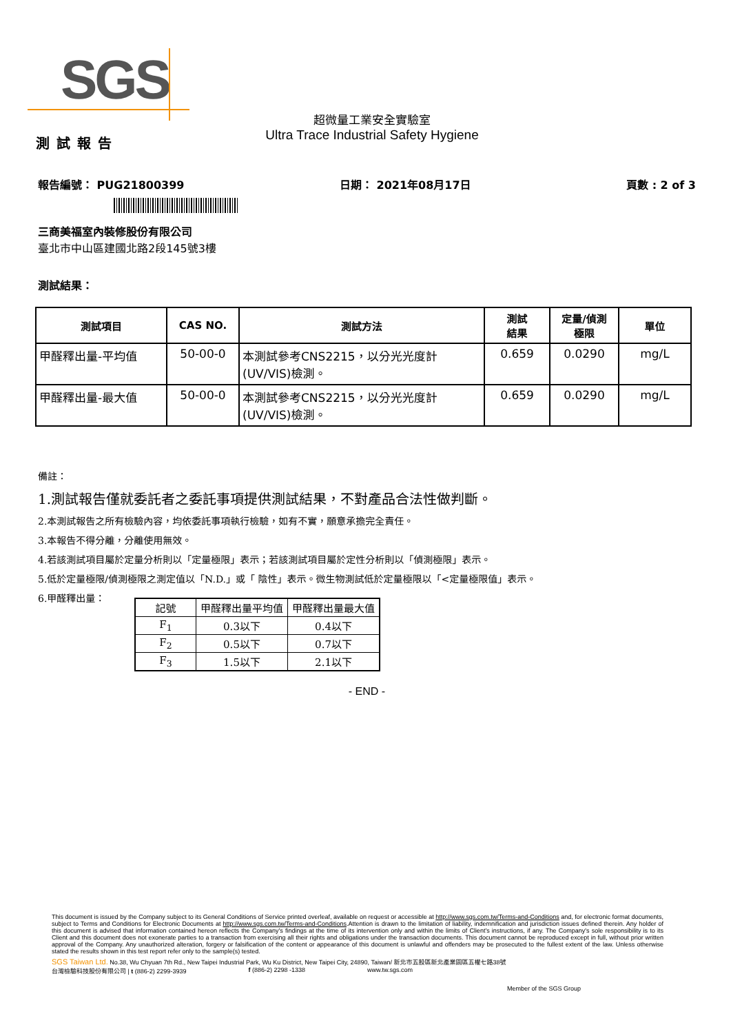SGS
超微量工業安全實驗室
Ultra Trace Industrial Safety Hygiene
測試報告
報告編號： PUG21800399 日期： 2021年08月17日 頁數 : 2 of 3
三商美福室內裝修股份有限公司
臺北市中山區建國北路2段145號3樓
測試結果：
| 測試項目 | CAS NO. | 測試方法 | 測試 結果 | 定量/偵測 極限 | 單位 |
| --- | --- | --- | --- | --- | --- |
| 甲醛釋出量-平均值 | 50-00-0 | 本測試參考CNS2215，以分光光度計 (UV/VIS)檢測。 | 0.659 | 0.0290 | mg/L |
| 甲醛釋出量-最大值 | 50-00-0 | 本測試參考CNS2215，以分光光度計 (UV/VIS)檢測。 | 0.659 | 0.0290 | mg/L |
備註：
1.測試報告僅就委託者之委託事項提供測試結果，不對產品合法性做判斷。
2.本測試報告之所有檢驗內容，均依委託事項執行檢驗，如有不實，願意承擔完全責任。
3.本報告不得分離，分離使用無效。
4.若該測試項目屬於定量分析則以「定量極限」表示；若該測試項目屬於定性分析則以「偵測極限」表示。
5.低於定量極限/偵測極限之測定值以「N.D.」或「 陰性」表示。微生物測試低於定量極限以「<定量極限值」表示。
6.甲醛釋出量：
| 記號 | 甲醛釋出量平均值 | 甲醛釋出量最大值 |
| F<sub>1</sub> | 0.3以下 | 0.4以下 |
| F<sub>2</sub> | 0.5以下 | 0.7以下 |
| F<sub>3</sub> | 1.5以下 | 2.1以下 |
- END -
This document is issued by the Company subject to its General Conditions of Service printed overleaf, available on request or accessible at http://www.sgs.com.tw/Terms-and-Conditions and, for electronic format documents, subject to Terms and Conditions for Electronic Documents at http://www.sgs.com.tw/Terms-and-Conditions.Attention is drawn to the limitation of liability, indemnification and jurisdiction issues defined therein. Any holder of this document is advised that information contained hereon reflects the Company's findings at the time of its intervention only and within the limits of Client's instructions, if any. The Company's sole responsibility is to its Client and this document does not exonerate parties to a transaction from exercising all their rights and obligations under the transaction documents. This document cannot be reproduced except in full, without prior written approval of the Company. Any unauthorized alteration, forgery or falsification of the content or appearance of this document is unlawful and offenders may be prosecuted to the fullest extent of the law. Unless otherwise stated the results shown in this test report refer only to the sample(s) tested.
SGS Taiwan Ltd. No.38, Wu Chyuan 7th Rd., New Taipei Industrial Park, Wu Ku District, New Taipei City, 24890, Taiwan/ 新北市五股區新北產業園區五權七路38號
台灣檢驗科技股份有限公司 | t (886-2) 2299-3939 f (886-2) 2298 -1338 www.tw.sgs.com
Member of the SGS Group